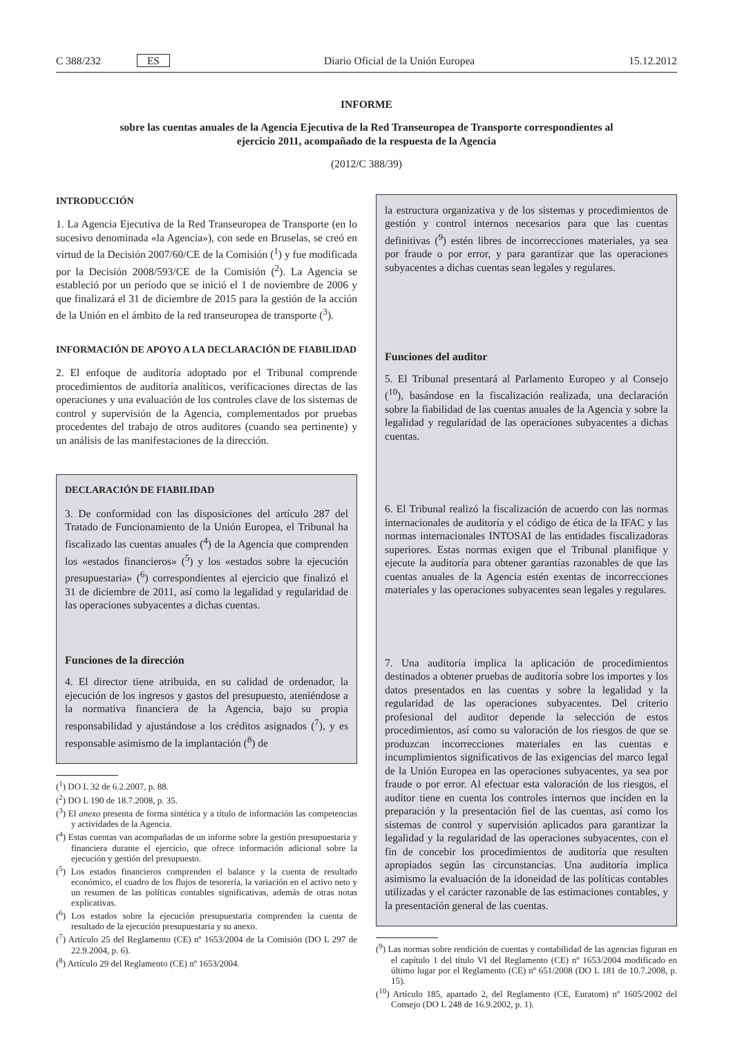C 388/232 ES Diario Oficial de la Unión Europea 15.12.2012
INFORME
sobre las cuentas anuales de la Agencia Ejecutiva de la Red Transeuropea de Transporte correspondientes al ejercicio 2011, acompañado de la respuesta de la Agencia
(2012/C 388/39)
INTRODUCCIÓN
1. La Agencia Ejecutiva de la Red Transeuropea de Transporte (en lo sucesivo denominada «la Agencia»), con sede en Bruselas, se creó en virtud de la Decisión 2007/60/CE de la Comisión (<sup>1</sup>) y fue modificada por la Decisión 2008/593/CE de la Comisión (<sup>2</sup>). La Agencia se estableció por un período que se inició el 1 de noviembre de 2006 y que finalizará el 31 de diciembre de 2015 para la gestión de la acción de la Unión en el ámbito de la red transeuropea de transporte (<sup>3</sup>).
INFORMACIÓN DE APOYO A LA DECLARACIÓN DE FIABILIDAD
2. El enfoque de auditoría adoptado por el Tribunal comprende procedimientos de auditoría analíticos, verificaciones directas de las operaciones y una evaluación de los controles clave de los sistemas de control y supervisión de la Agencia, complementados por pruebas procedentes del trabajo de otros auditores (cuando sea pertinente) y un análisis de las manifestaciones de la dirección.
DECLARACIÓN DE FIABILIDAD
3. De conformidad con las disposiciones del artículo 287 del Tratado de Funcionamiento de la Unión Europea, el Tribunal ha fiscalizado las cuentas anuales (<sup>4</sup>) de la Agencia que comprenden los «estados financieros» (<sup>5</sup>) y los «estados sobre la ejecución presupuestaria» (<sup>6</sup>) correspondientes al ejercicio que finalizó el 31 de diciembre de 2011, así como la legalidad y regularidad de las operaciones subyacentes a dichas cuentas.
Funciones de la dirección
4. El director tiene atribuida, en su calidad de ordenador, la ejecución de los ingresos y gastos del presupuesto, ateniéndose a la normativa financiera de la Agencia, bajo su propia responsabilidad y ajustándose a los créditos asignados (<sup>7</sup>), y es responsable asimismo de la implantación (<sup>8</sup>) de
(<sup>1</sup>) DO L 32 de 6.2.2007, p. 88.
(<sup>2</sup>) DO L 190 de 18.7.2008, p. 35.
(<sup>3</sup>) El anexo presenta de forma sintética y a título de información las competencias y actividades de la Agencia.
(<sup>4</sup>) Estas cuentas van acompañadas de un informe sobre la gestión presupuestaria y financiera durante el ejercicio, que ofrece información adicional sobre la ejecución y gestión del presupuesto.
(<sup>5</sup>) Los estados financieros comprenden el balance y la cuenta de resultado económico, el cuadro de los flujos de tesorería, la variación en el activo neto y un resumen de las políticas contables significativas, además de otras notas explicativas.
(<sup>6</sup>) Los estados sobre la ejecución presupuestaria comprenden la cuenta de resultado de la ejecución presupuestaria y su anexo.
(<sup>7</sup>) Artículo 25 del Reglamento (CE) nº 1653/2004 de la Comisión (DO L 297 de 22.9.2004, p. 6).
(<sup>8</sup>) Artículo 29 del Reglamento (CE) nº 1653/2004.
la estructura organizativa y de los sistemas y procedimientos de gestión y control internos necesarios para que las cuentas definitivas (<sup>9</sup>) estén libres de incorrecciones materiales, ya sea por fraude o por error, y para garantizar que las operaciones subyacentes a dichas cuentas sean legales y regulares.
Funciones del auditor
5. El Tribunal presentará al Parlamento Europeo y al Consejo (<sup>10</sup>), basándose en la fiscalización realizada, una declaración sobre la fiabilidad de las cuentas anuales de la Agencia y sobre la legalidad y regularidad de las operaciones subyacentes a dichas cuentas.
6. El Tribunal realizó la fiscalización de acuerdo con las normas internacionales de auditoría y el código de ética de la IFAC y las normas internacionales INTOSAI de las entidades fiscalizadoras superiores. Estas normas exigen que el Tribunal planifique y ejecute la auditoría para obtener garantías razonables de que las cuentas anuales de la Agencia estén exentas de incorrecciones materiales y las operaciones subyacentes sean legales y regulares.
7. Una auditoría implica la aplicación de procedimientos destinados a obtener pruebas de auditoría sobre los importes y los datos presentados en las cuentas y sobre la legalidad y la regularidad de las operaciones subyacentes. Del criterio profesional del auditor depende la selección de estos procedimientos, así como su valoración de los riesgos de que se produzcan incorrecciones materiales en las cuentas e incumplimientos significativos de las exigencias del marco legal de la Unión Europea en las operaciones subyacentes, ya sea por fraude o por error. Al efectuar esta valoración de los riesgos, el auditor tiene en cuenta los controles internos que inciden en la preparación y la presentación fiel de las cuentas, así como los sistemas de control y supervisión aplicados para garantizar la legalidad y la regularidad de las operaciones subyacentes, con el fin de concebir los procedimientos de auditoría que resulten apropiados según las circunstancias. Una auditoría implica asimismo la evaluación de la idoneidad de las políticas contables utilizadas y el carácter razonable de las estimaciones contables, y la presentación general de las cuentas.
(<sup>9</sup>) Las normas sobre rendición de cuentas y contabilidad de las agencias figuran en el capítulo 1 del título VI del Reglamento (CE) nº 1653/2004 modificado en último lugar por el Reglamento (CE) nº 651/2008 (DO L 181 de 10.7.2008, p. 15).
(<sup>10</sup>) Artículo 185, apartado 2, del Reglamento (CE, Euratom) nº 1605/2002 del Consejo (DO L 248 de 16.9.2002, p. 1).